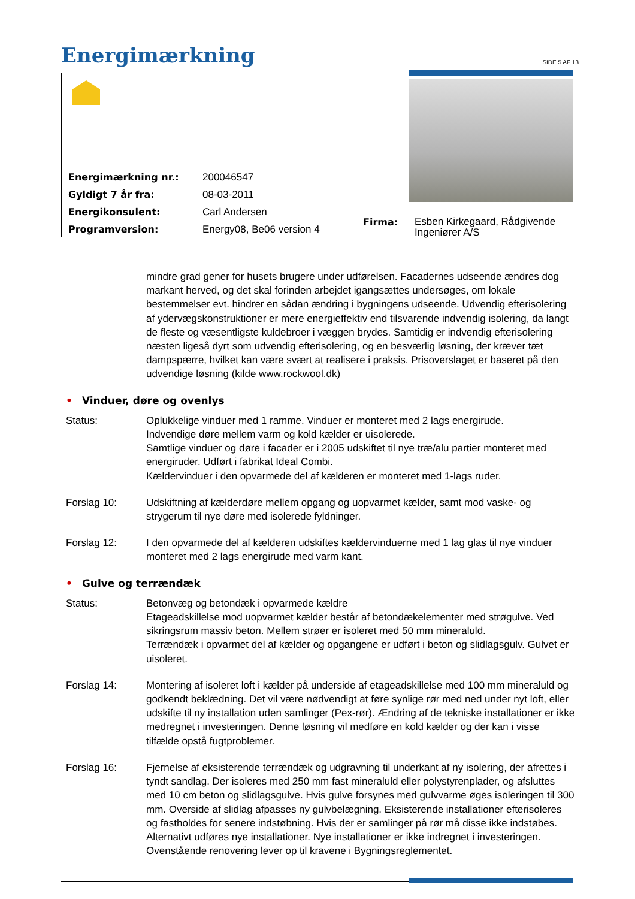Energimærkning SIDE 5 AF 13
| Energimærkning nr.: | 200046547 |
| Gyldigt 7 år fra: | 08-03-2011 |
| Energikonsulent: | Carl Andersen |
| Programversion: | Energy08, Be06 version 4 |
Firma:
Esben Kirkegaard, Rådgivende
Ingeniører A/S
mindre grad gener for husets brugere under udførelsen. Facadernes udseende ændres dog markant herved, og det skal forinden arbejdet igangsættes undersøges, om lokale bestemmelser evt. hindrer en sådan ændring i bygningens udseende. Udvendig efterisolering af ydervægskonstruktioner er mere energieffektiv end tilsvarende indvendig isolering, da langt de fleste og væsentligste kuldebroer i væggen brydes. Samtidig er indvendig efterisolering næsten ligeså dyrt som udvendig efterisolering, og en besværlig løsning, der kræver tæt dampspærre, hvilket kan være svært at realisere i praksis. Prisoverslaget er baseret på den udvendige løsning (kilde www.rockwool.dk)
• Vinduer, døre og ovenlys
Status: Oplukkelige vinduer med 1 ramme. Vinduer er monteret med 2 lags energirude.
Indvendige døre mellem varm og kold kælder er uisolerede.
Samtlige vinduer og døre i facader er i 2005 udskiftet til nye træ/alu partier monteret med energiruder. Udført i fabrikat Ideal Combi.
Kældervinduer i den opvarmede del af kælderen er monteret med 1-lags ruder.
Forslag 10: Udskiftning af kælderdøre mellem opgang og uopvarmet kælder, samt mod vaske- og strygerum til nye døre med isolerede fyldninger.
Forslag 12: I den opvarmede del af kælderen udskiftes kældervinduerne med 1 lag glas til nye vinduer monteret med 2 lags energirude med varm kant.
• Gulve og terrændæk
Status: Betonvæg og betondæk i opvarmede kældre
Etageadskillelse mod uopvarmet kælder består af betondækelementer med strøgulve. Ved sikringsrum massiv beton. Mellem strøer er isoleret med 50 mm mineraluld.
Terrændæk i opvarmet del af kælder og opgangene er udført i beton og slidlagsgulv. Gulvet er uisoleret.
Forslag 14: Montering af isoleret loft i kælder på underside af etageadskillelse med 100 mm mineraluld og godkendt beklædning. Det vil være nødvendigt at føre synlige rør med ned under nyt loft, eller udskifte til ny installation uden samlinger (Pex-rør). Ændring af de tekniske installationer er ikke medregnet i investeringen. Denne løsning vil medføre en kold kælder og der kan i visse tilfælde opstå fugtproblemer.
Forslag 16: Fjernelse af eksisterende terrændæk og udgravning til underkant af ny isolering, der afrettes i tyndt sandlag. Der isoleres med 250 mm fast mineraluld eller polystyrenplader, og afsluttes med 10 cm beton og slidlagsgulve. Hvis gulve forsynes med gulvvarme øges isoleringen til 300 mm. Overside af slidlag afpasses ny gulvbelægning. Eksisterende installationer efterisoleres og fastholdes for senere indstøbning. Hvis der er samlinger på rør må disse ikke indstøbes. Alternativt udføres nye installationer. Nye installationer er ikke indregnet i investeringen. Ovenstående renovering lever op til kravene i Bygningsreglementet.